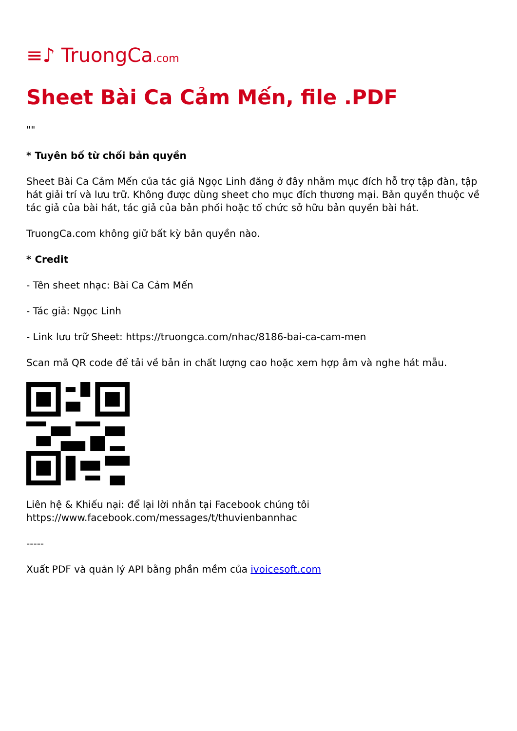≡♪ TruongCa.com
Sheet Bài Ca Cảm Mến, file .PDF
""
* Tuyên bố từ chối bản quyền
Sheet Bài Ca Cảm Mến của tác giả Ngọc Linh đăng ở đây nhằm mục đích hỗ trợ tập đàn, tập hát giải trí và lưu trữ. Không được dùng sheet cho mục đích thương mại. Bản quyền thuộc về tác giả của bài hát, tác giả của bản phối hoặc tổ chức sở hữu bản quyền bài hát.
TruongCa.com không giữ bất kỳ bản quyền nào.
* Credit
- Tên sheet nhạc: Bài Ca Cảm Mến
- Tác giả: Ngọc Linh
- Link lưu trữ Sheet: https://truongca.com/nhac/8186-bai-ca-cam-men
Scan mã QR code để tải về bản in chất lượng cao hoặc xem hợp âm và nghe hát mẫu.
Liên hệ & Khiếu nại: để lại lời nhắn tại Facebook chúng tôi https://www.facebook.com/messages/t/thuvienbannhac
-----
Xuất PDF và quản lý API bằng phần mềm của ivoicesoft.com